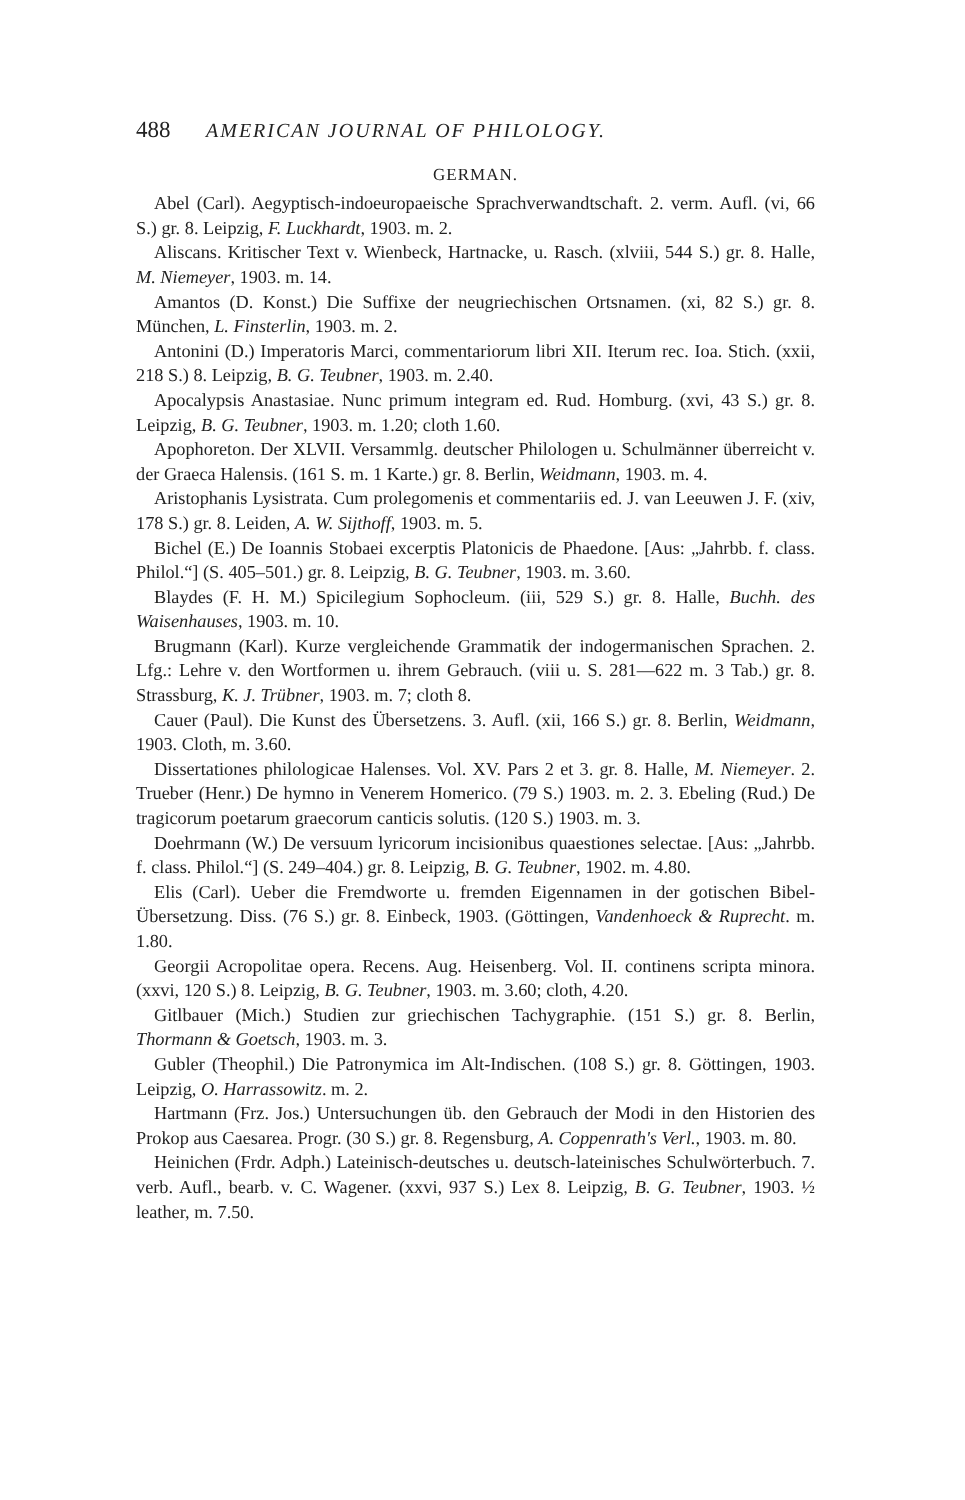488 AMERICAN JOURNAL OF PHILOLOGY.
GERMAN.
Abel (Carl). Aegyptisch-indoeuropaeische Sprachverwandtschaft. 2. verm. Aufl. (vi, 66 S.) gr. 8. Leipzig, F. Luckhardt, 1903. m. 2.
Aliscans. Kritischer Text v. Wienbeck, Hartnacke, u. Rasch. (xlviii, 544 S.) gr. 8. Halle, M. Niemeyer, 1903. m. 14.
Amantos (D. Konst.) Die Suffixe der neugriechischen Ortsnamen. (xi, 82 S.) gr. 8. München, L. Finsterlin, 1903. m. 2.
Antonini (D.) Imperatoris Marci, commentariorum libri XII. Iterum rec. Ioa. Stich. (xxii, 218 S.) 8. Leipzig, B. G. Teubner, 1903. m. 2.40.
Apocalypsis Anastasiae. Nunc primum integram ed. Rud. Homburg. (xvi, 43 S.) gr. 8. Leipzig, B. G. Teubner, 1903. m. 1.20; cloth 1.60.
Apophoreton. Der XLVII. Versammlg. deutscher Philologen u. Schulmänner überreicht v. der Graeca Halensis. (161 S. m. 1 Karte.) gr. 8. Berlin, Weidmann, 1903. m. 4.
Aristophanis Lysistrata. Cum prolegomenis et commentariis ed. J. van Leeuwen J. F. (xiv, 178 S.) gr. 8. Leiden, A. W. Sijthoff, 1903. m. 5.
Bichel (E.) De Ioannis Stobaei excerptis Platonicis de Phaedone. [Aus: „Jahrbb. f. class. Philol.“] (S. 405–501.) gr. 8. Leipzig, B. G. Teubner, 1903. m. 3.60.
Blaydes (F. H. M.) Spicilegium Sophocleum. (iii, 529 S.) gr. 8. Halle, Buchh. des Waisenhauses, 1903. m. 10.
Brugmann (Karl). Kurze vergleichende Grammatik der indogermanischen Sprachen. 2. Lfg.: Lehre v. den Wortformen u. ihrem Gebrauch. (viii u. S. 281—622 m. 3 Tab.) gr. 8. Strassburg, K. J. Trübner, 1903. m. 7; cloth 8.
Cauer (Paul). Die Kunst des Übersetzens. 3. Aufl. (xii, 166 S.) gr. 8. Berlin, Weidmann, 1903. Cloth, m. 3.60.
Dissertationes philologicae Halenses. Vol. XV. Pars 2 et 3. gr. 8. Halle, M. Niemeyer. 2. Trueber (Henr.) De hymno in Venerem Homerico. (79 S.) 1903. m. 2. 3. Ebeling (Rud.) De tragicorum poetarum graecorum canticis solutis. (120 S.) 1903. m. 3.
Doehrmann (W.) De versuum lyricorum incisionibus quaestiones selectae. [Aus: „Jahrbb. f. class. Philol.“] (S. 249–404.) gr. 8. Leipzig, B. G. Teubner, 1902. m. 4.80.
Elis (Carl). Ueber die Fremdworte u. fremden Eigennamen in der gotischen Bibel-Übersetzung. Diss. (76 S.) gr. 8. Einbeck, 1903. (Göttingen, Vandenhoeck & Ruprecht. m. 1.80.
Georgii Acropolitae opera. Recens. Aug. Heisenberg. Vol. II. continens scripta minora. (xxvi, 120 S.) 8. Leipzig, B. G. Teubner, 1903. m. 3.60; cloth, 4.20.
Gitlbauer (Mich.) Studien zur griechischen Tachygraphie. (151 S.) gr. 8. Berlin, Thormann & Goetsch, 1903. m. 3.
Gubler (Theophil.) Die Patronymica im Alt-Indischen. (108 S.) gr. 8. Göttingen, 1903. Leipzig, O. Harrassowitz. m. 2.
Hartmann (Frz. Jos.) Untersuchungen üb. den Gebrauch der Modi in den Historien des Prokop aus Caesarea. Progr. (30 S.) gr. 8. Regensburg, A. Coppenrath's Verl., 1903. m. 80.
Heinichen (Frdr. Adph.) Lateinisch-deutsches u. deutsch-lateinisches Schulwörterbuch. 7. verb. Aufl., bearb. v. C. Wagener. (xxvi, 937 S.) Lex 8. Leipzig, B. G. Teubner, 1903. ½ leather, m. 7.50.